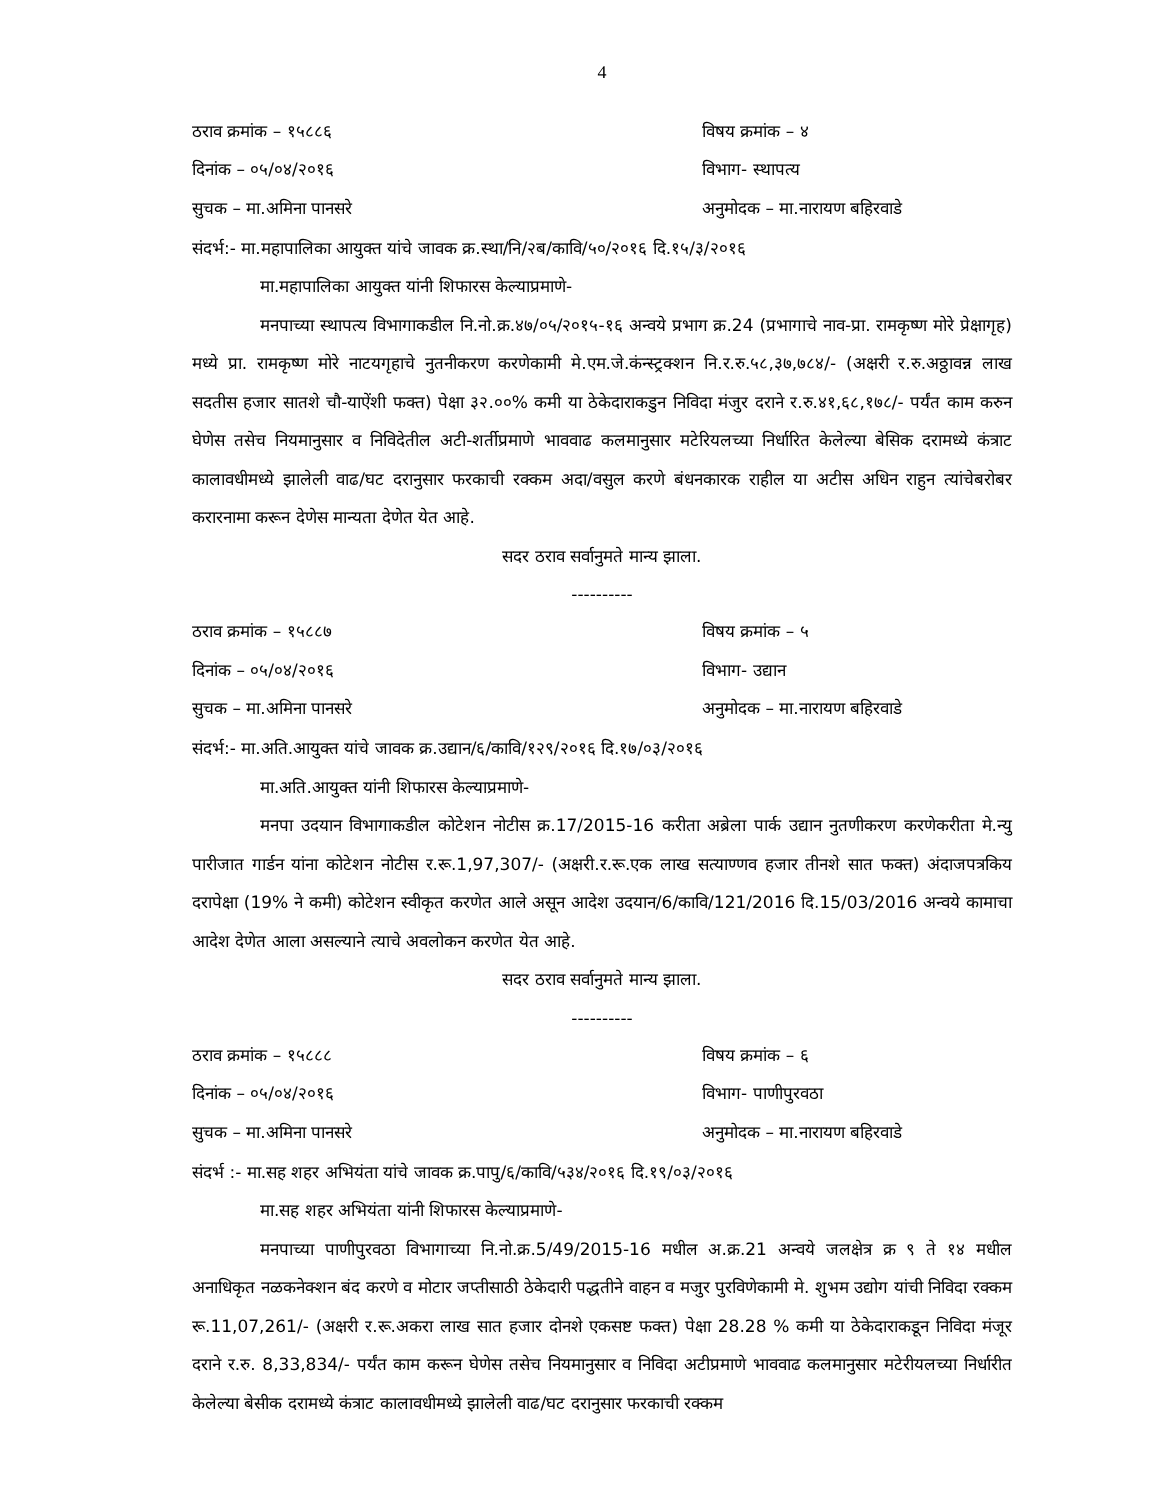4
ठराव क्रमांक – १५८८६ विषय क्रमांक – ४
दिनांक – ०५/०४/२०१६ विभाग- स्थापत्य
सुचक – मा.अमिना पानसरे अनुमोदक – मा.नारायण बहिरवाडे
संदर्भ:- मा.महापालिका आयुक्त यांचे जावक क्र.स्था/नि/२ब/कावि/५०/२०१६ दि.१५/३/२०१६
मा.महापालिका आयुक्त यांनी शिफारस केल्याप्रमाणे-
मनपाच्या स्थापत्य विभागाकडील नि.नो.क्र.४७/०५/२०१५-१६ अन्वये प्रभाग क्र.24 (प्रभागाचे नाव-प्रा. रामकृष्ण मोरे प्रेक्षागृह) मध्ये प्रा. रामकृष्ण मोरे नाटयगृहाचे नुतनीकरण करणेकामी मे.एम.जे.कंन्स्ट्रक्शन नि.र.रु.५८,३७,७८४/- (अक्षरी र.रु.अठ्ठावन्न लाख सदतीस हजार सातशे चौ-याऐंशी फक्त) पेक्षा ३२.००% कमी या ठेकेदाराकडुन निविदा मंजुर दराने र.रु.४१,६८,१७८/- पर्यंत काम करुन घेणेस तसेच नियमानुसार व निविदेतील अटी-शर्तीप्रमाणे भाववाढ कलमानुसार मटेरियलच्या निर्धारित केलेल्या बेसिक दरामध्ये कंत्राट कालावधीमध्ये झालेली वाढ/घट दरानुसार फरकाची रक्कम अदा/वसुल करणे बंधनकारक राहील या अटीस अधिन राहुन त्यांचेबरोबर करारनामा करून देणेस मान्यता देणेत येत आहे.
सदर ठराव सर्वानुमते मान्य झाला.
----------
ठराव क्रमांक – १५८८७ विषय क्रमांक – ५
दिनांक – ०५/०४/२०१६ विभाग- उद्यान
सुचक – मा.अमिना पानसरे अनुमोदक – मा.नारायण बहिरवाडे
संदर्भ:- मा.अति.आयुक्त यांचे जावक क्र.उद्यान/६/कावि/१२९/२०१६ दि.१७/०३/२०१६
मा.अति.आयुक्त यांनी शिफारस केल्याप्रमाणे-
मनपा उदयान विभागाकडील कोटेशन नोटीस क्र.17/2015-16 करीता अब्रेला पार्क उद्यान नुतणीकरण करणेकरीता मे.न्यु पारीजात गार्डन यांना कोटेशन नोटीस र.रू.1,97,307/- (अक्षरी.र.रू.एक लाख सत्याण्णव हजार तीनशे सात फक्त) अंदाजपत्रकिय दरापेक्षा (19% ने कमी) कोटेशन स्वीकृत करणेत आले असून आदेश उदयान/6/कावि/121/2016 दि.15/03/2016 अन्वये कामाचा आदेश देणेत आला असल्याने त्याचे अवलोकन करणेत येत आहे.
सदर ठराव सर्वानुमते मान्य झाला.
----------
ठराव क्रमांक – १५८८८ विषय क्रमांक – ६
दिनांक – ०५/०४/२०१६ विभाग- पाणीपुरवठा
सुचक – मा.अमिना पानसरे अनुमोदक – मा.नारायण बहिरवाडे
संदर्भ :- मा.सह शहर अभियंता यांचे जावक क्र.पापु/६/कावि/५३४/२०१६ दि.१९/०३/२०१६
मा.सह शहर अभियंता यांनी शिफारस केल्याप्रमाणे-
मनपाच्या पाणीपुरवठा विभागाच्या नि.नो.क्र.5/49/2015-16 मधील अ.क्र.21 अन्वये जलक्षेत्र क्र ९ ते १४ मधील अनाधिकृत नळकनेक्शन बंद करणे व मोटार जप्तीसाठी ठेकेदारी पद्धतीने वाहन व मजुर पुरविणेकामी मे. शुभम उद्योग यांची निविदा रक्कम रू.11,07,261/- (अक्षरी र.रू.अकरा लाख सात हजार दोनशे एकसष्ट फक्त) पेक्षा 28.28 % कमी या ठेकेदाराकडून निविदा मंजूर दराने र.रु. 8,33,834/- पर्यंत काम करून घेणेस तसेच नियमानुसार व निविदा अटीप्रमाणे भाववाढ कलमानुसार मटेरीयलच्या निर्धारीत केलेल्या बेसीक दरामध्ये कंत्राट कालावधीमध्ये झालेली वाढ/घट दरानुसार फरकाची रक्कम